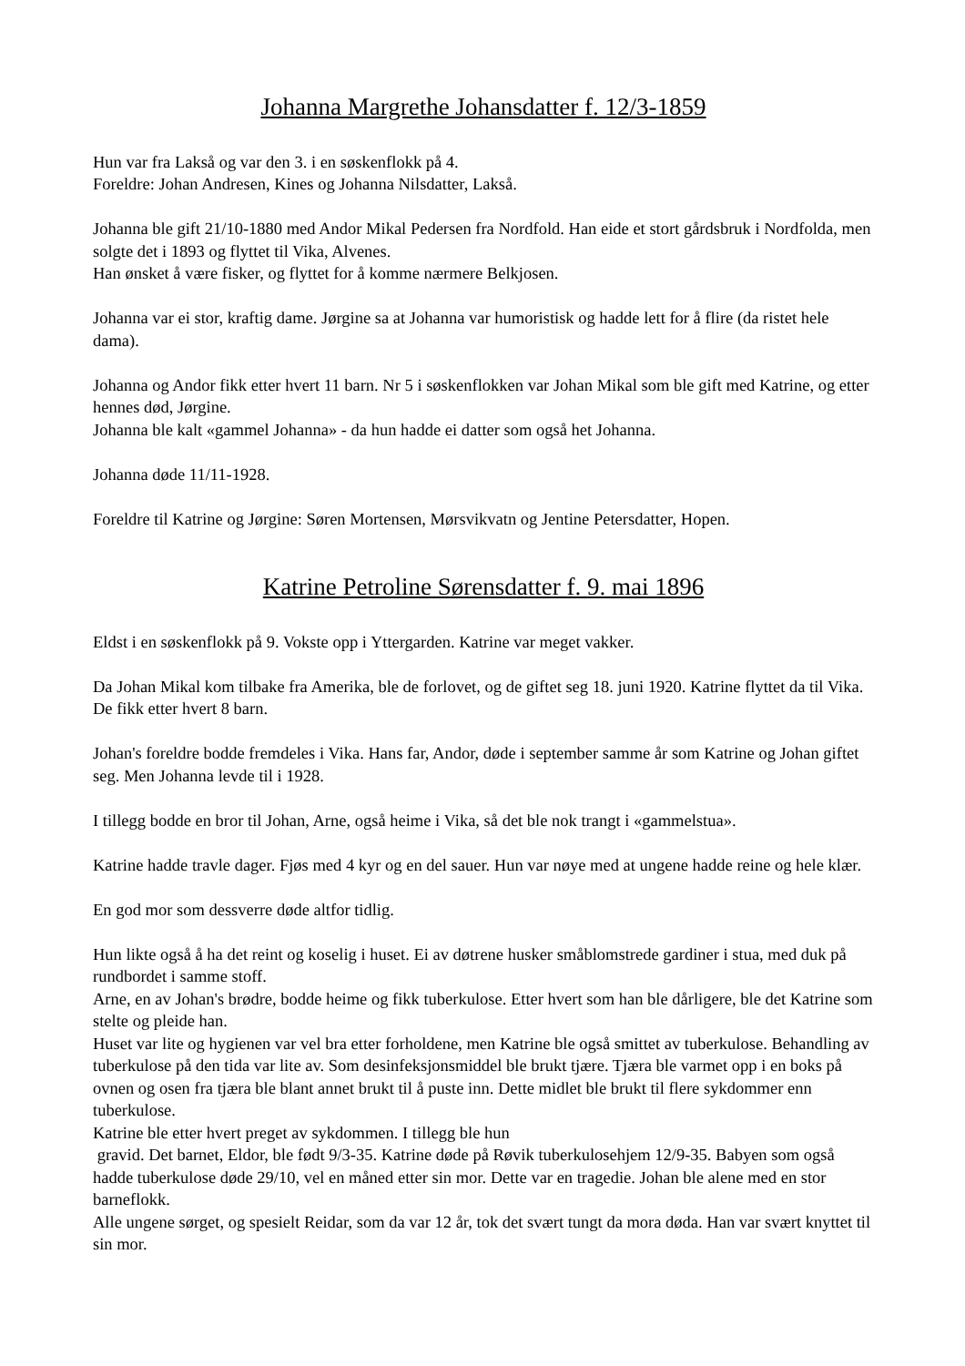Johanna Margrethe Johansdatter f. 12/3-1859
Hun var fra Lakså og var den 3. i en søskenflokk på 4.
Foreldre: Johan Andresen, Kines og Johanna Nilsdatter, Lakså.
Johanna ble gift 21/10-1880 med Andor Mikal Pedersen fra Nordfold. Han eide et stort gårdsbruk i Nordfolda, men solgte det i 1893 og flyttet til Vika, Alvenes.
Han ønsket å være fisker, og flyttet for å komme nærmere Belkjosen.
Johanna var ei stor, kraftig dame. Jørgine sa at Johanna var humoristisk og hadde lett for å flire (da ristet hele dama).
Johanna og Andor fikk etter hvert 11 barn. Nr 5 i søskenflokken var Johan Mikal som ble gift med Katrine, og etter hennes død, Jørgine.
Johanna ble kalt «gammel Johanna» - da hun hadde ei datter som også het Johanna.
Johanna døde 11/11-1928.
Foreldre til Katrine og Jørgine: Søren Mortensen, Mørsvikvatn og Jentine Petersdatter, Hopen.
Katrine Petroline Sørensdatter f. 9. mai 1896
Eldst i en søskenflokk på 9. Vokste opp i Yttergarden. Katrine var meget vakker.
Da Johan Mikal kom tilbake fra Amerika, ble de forlovet, og de giftet seg 18. juni 1920. Katrine flyttet da til Vika. De fikk etter hvert 8 barn.
Johan's foreldre bodde fremdeles i Vika. Hans far, Andor, døde i september samme år som Katrine og Johan giftet seg. Men Johanna levde til i 1928.
I tillegg bodde en bror til Johan, Arne, også heime i Vika, så det ble nok trangt i «gammelstua».
Katrine hadde travle dager. Fjøs med 4 kyr og en del sauer. Hun var nøye med at ungene hadde reine og hele klær.
En god mor som dessverre døde altfor tidlig.
Hun likte også å ha det reint og koselig i huset. Ei av døtrene husker småblomstrede gardiner i stua, med duk på rundbordet i samme stoff.
Arne, en av Johan's brødre, bodde heime og fikk tuberkulose. Etter hvert som han ble dårligere, ble det Katrine som stelte og pleide han.
Huset var lite og hygienen var vel bra etter forholdene, men Katrine ble også smittet av tuberkulose. Behandling av tuberkulose på den tida var lite av. Som desinfeksjonsmiddel ble brukt tjære. Tjæra ble varmet opp i en boks på ovnen og osen fra tjæra ble blant annet brukt til å puste inn. Dette midlet ble brukt til flere sykdommer enn tuberkulose.
Katrine ble etter hvert preget av sykdommen. I tillegg ble hun
gravid. Det barnet, Eldor, ble født 9/3-35. Katrine døde på Røvik tuberkulosehjem 12/9-35. Babyen som også hadde tuberkulose døde 29/10, vel en måned etter sin mor. Dette var en tragedie. Johan ble alene med en stor barneflokk.
Alle ungene sørget, og spesielt Reidar, som da var 12 år, tok det svært tungt da mora døda. Han var svært knyttet til sin mor.